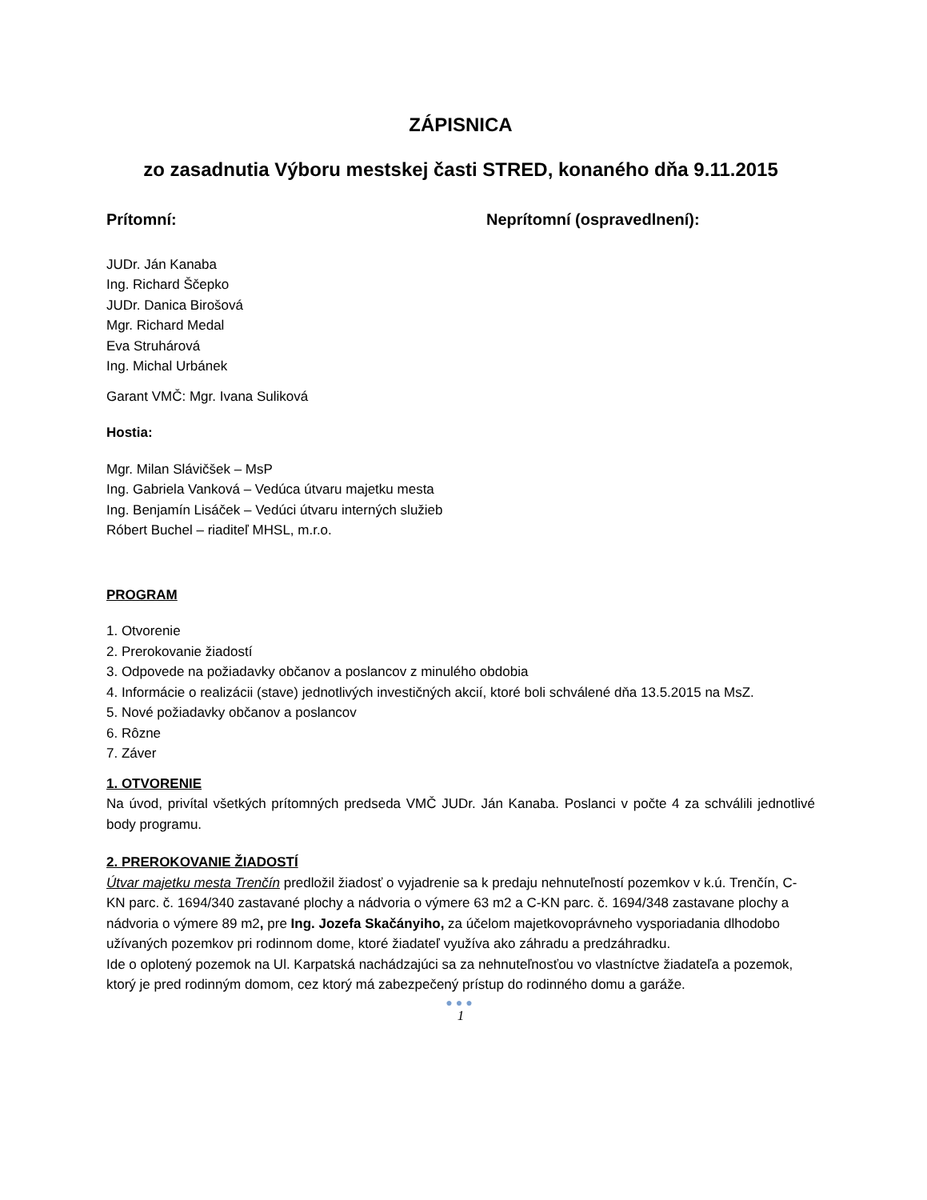ZÁPISNICA
zo zasadnutia Výboru mestskej časti STRED, konaného dňa 9.11.2015
Prítomní: Neprítomní (ospravedlnení):
JUDr. Ján Kanaba
Ing. Richard Ščepko
JUDr. Danica Birošová
Mgr. Richard Medal
Eva Struhárová
Ing. Michal Urbánek
Garant VMČ: Mgr. Ivana Suliková
Hostia:
Mgr. Milan Slávičšek – MsP
Ing. Gabriela Vanková – Vedúca útvaru majetku mesta
Ing. Benjamín Lisáček – Vedúci útvaru interných služieb
Róbert Buchel – riaditeľ MHSL, m.r.o.
PROGRAM
1. Otvorenie
2. Prerokovanie žiadostí
3. Odpovede na požiadavky občanov a poslancov z minulého obdobia
4. Informácie o realizácii (stave) jednotlivých investičných akcií, ktoré boli schválené dňa 13.5.2015 na MsZ.
5. Nové požiadavky občanov a poslancov
6. Rôzne
7. Záver
1. OTVORENIE
Na úvod, privítal všetkých prítomných predseda VMČ JUDr. Ján Kanaba. Poslanci v počte 4 za schválili jednotlivé body programu.
2. PREROKOVANIE ŽIADOSTÍ
Útvar majetku mesta Trenčín predložil žiadosť o vyjadrenie sa k predaju nehnuteľností pozemkov v k.ú. Trenčín, C-KN parc. č. 1694/340 zastavané plochy a nádvoria o výmere 63 m2 a C-KN parc. č. 1694/348 zastavane plochy a nádvoria o výmere 89 m2, pre Ing. Jozefa Skačányiho, za účelom majetkovoprávneho vysporiadania dlhodobo užívaných pozemkov pri rodinnom dome, ktoré žiadateľ využíva ako záhradu a predzáhradku.
Ide o oplotený pozemok na Ul. Karpatská nachádzajúci sa za nehnuteľnosťou vo vlastníctve žiadateľa a pozemok, ktorý je pred rodinným domom, cez ktorý má zabezpečený prístup do rodinného domu a garáže.
●●●
1